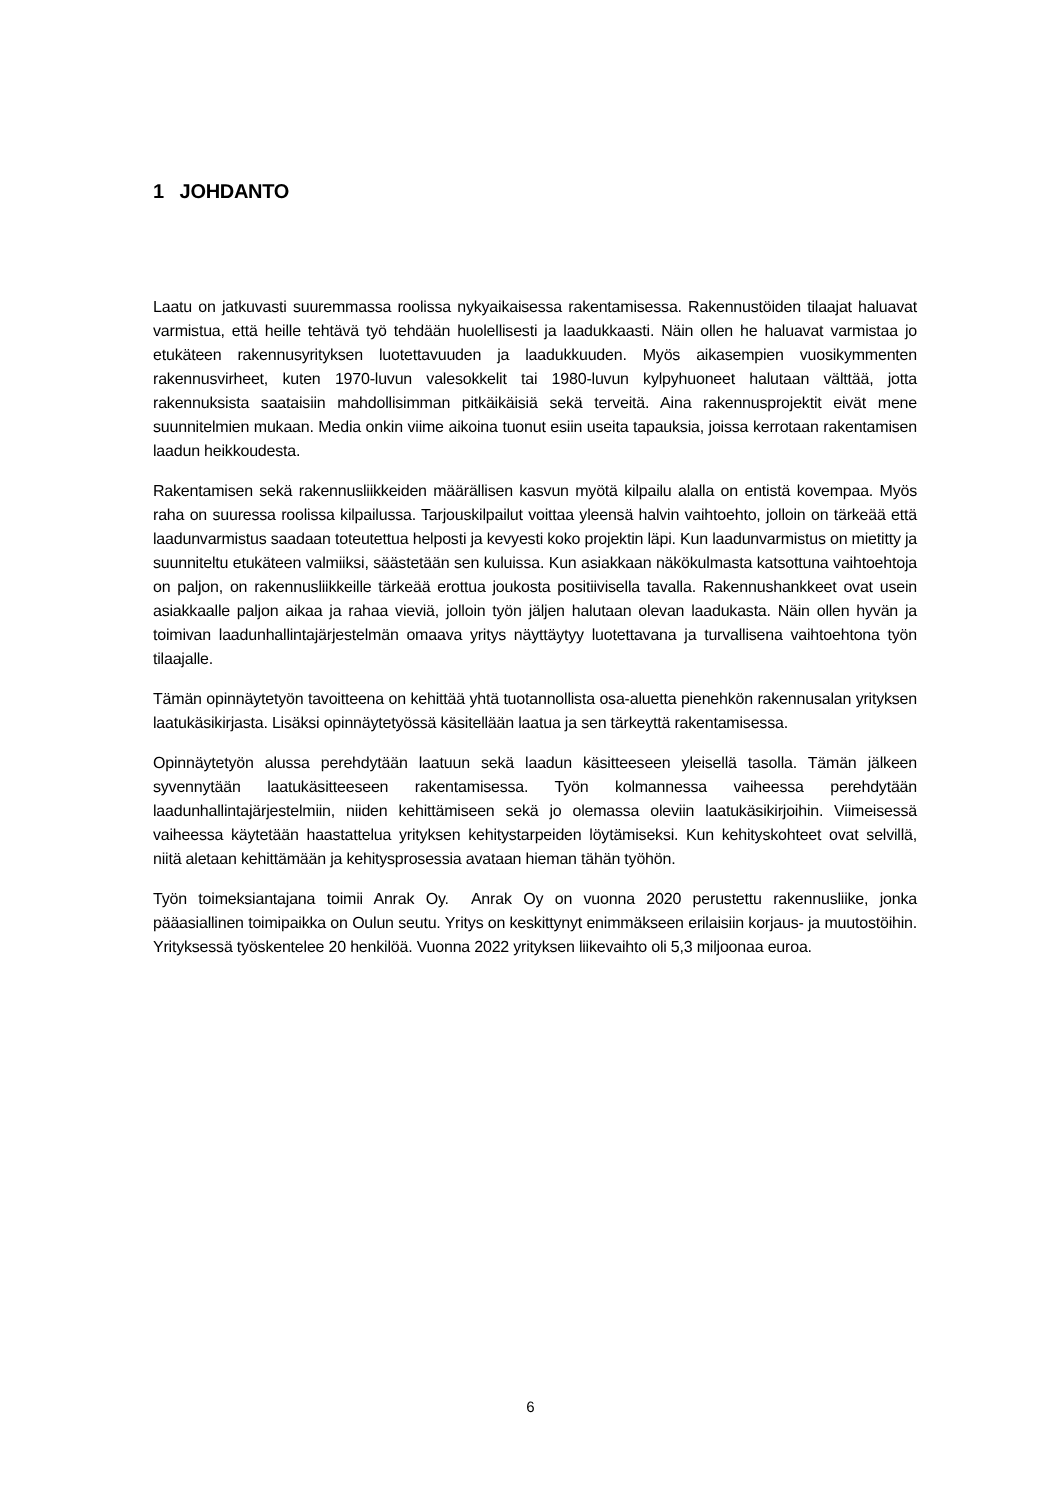1 JOHDANTO
Laatu on jatkuvasti suuremmassa roolissa nykyaikaisessa rakentamisessa. Rakennustöiden tilaajat haluavat varmistua, että heille tehtävä työ tehdään huolellisesti ja laadukkaasti. Näin ollen he haluavat varmistaa jo etukäteen rakennusyrityksen luotettavuuden ja laadukkuuden. Myös aikasempien vuosikymmenten rakennusvirheet, kuten 1970-luvun valesokkelit tai 1980-luvun kylpyhuoneet halutaan välttää, jotta rakennuksista saataisiin mahdollisimman pitkäikäisiä sekä terveitä. Aina rakennusprojektit eivät mene suunnitelmien mukaan. Media onkin viime aikoina tuonut esiin useita tapauksia, joissa kerrotaan rakentamisen laadun heikkoudesta.
Rakentamisen sekä rakennusliikkeiden määrällisen kasvun myötä kilpailu alalla on entistä kovempaa. Myös raha on suuressa roolissa kilpailussa. Tarjouskilpailut voittaa yleensä halvin vaihtoehto, jolloin on tärkeää että laadunvarmistus saadaan toteutettua helposti ja kevyesti koko projektin läpi. Kun laadunvarmistus on mietitty ja suunniteltu etukäteen valmiiksi, säästetään sen kuluissa. Kun asiakkaan näkökulmasta katsottuna vaihtoehtoja on paljon, on rakennusliikkeille tärkeää erottua joukosta positiivisella tavalla. Rakennushankkeet ovat usein asiakkaalle paljon aikaa ja rahaa vieviä, jolloin työn jäljen halutaan olevan laadukasta. Näin ollen hyvän ja toimivan laadunhallintajärjestelmän omaava yritys näyttäytyy luotettavana ja turvallisena vaihtoehtona työn tilaajalle.
Tämän opinnäytetyön tavoitteena on kehittää yhtä tuotannollista osa-aluetta pienehkön rakennusalan yrityksen laatukäsikirjasta. Lisäksi opinnäytetyössä käsitellään laatua ja sen tärkeyttä rakentamisessa.
Opinnäytetyön alussa perehdytään laatuun sekä laadun käsitteeseen yleisellä tasolla. Tämän jälkeen syvennytään laatukäsitteeseen rakentamisessa. Työn kolmannessa vaiheessa perehdytään laadunhallintajärjestelmiin, niiden kehittämiseen sekä jo olemassa oleviin laatukäsikirjoihin. Viimeisessä vaiheessa käytetään haastattelua yrityksen kehitystarpeiden löytämiseksi. Kun kehityskohteet ovat selvillä, niitä aletaan kehittämään ja kehitysprosessia avataan hieman tähän työhön.
Työn toimeksiantajana toimii Anrak Oy. Anrak Oy on vuonna 2020 perustettu rakennusliike, jonka pääasiallinen toimipaikka on Oulun seutu. Yritys on keskittynyt enimmäkseen erilaisiin korjaus- ja muutostöihin. Yrityksessä työskentelee 20 henkilöä. Vuonna 2022 yrityksen liikevaihto oli 5,3 miljoonaa euroa.
6